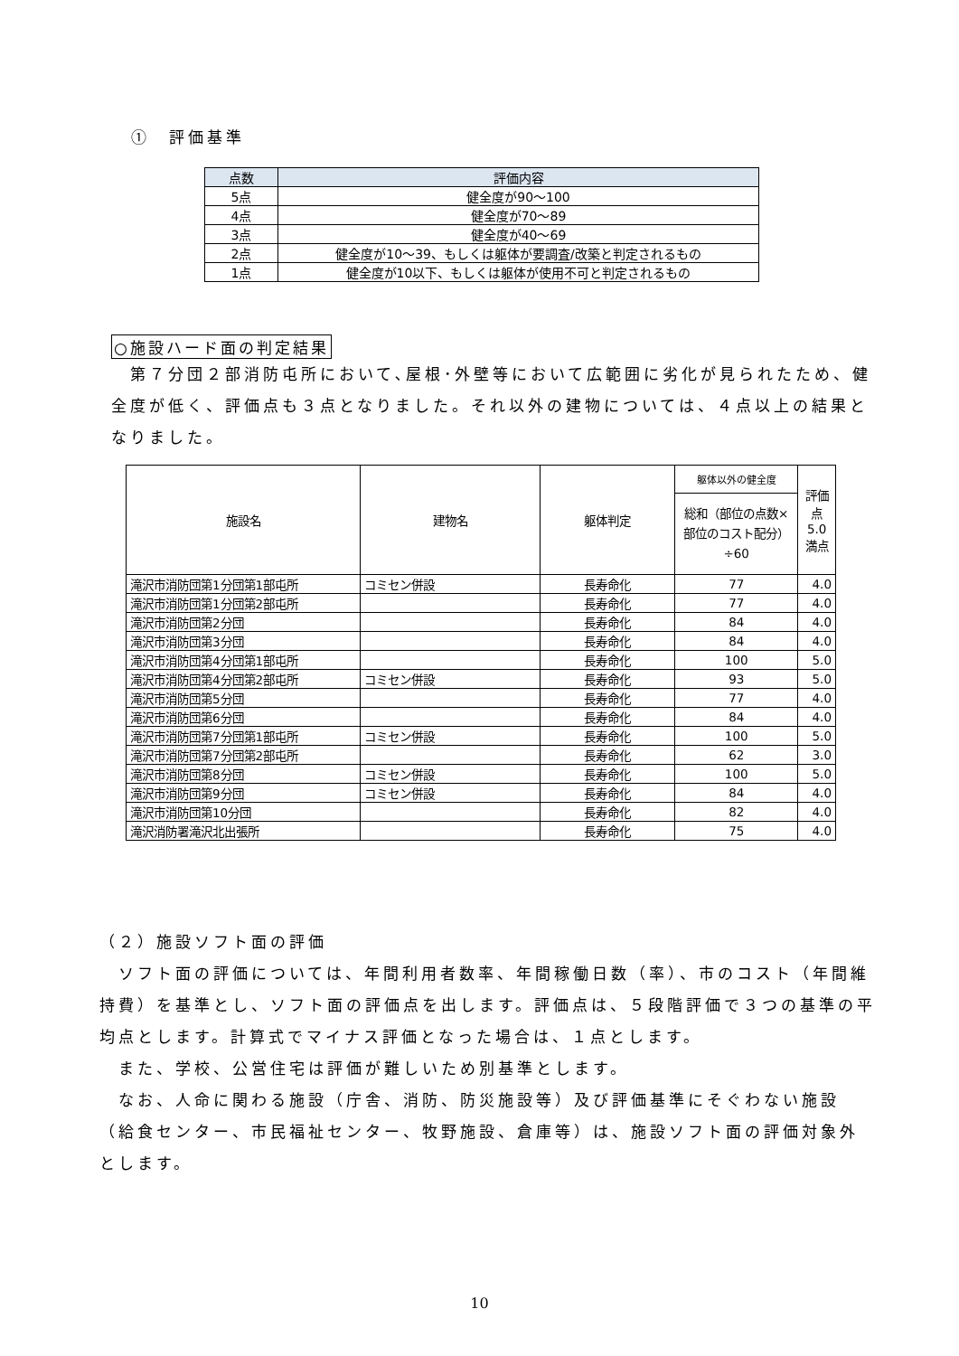①　評価基準
| 点数 | 評価内容 |
| --- | --- |
| 5点 | 健全度が90～100 |
| 4点 | 健全度が70～89 |
| 3点 | 健全度が40～69 |
| 2点 | 健全度が10～39、もしくは躯体が要調査/改築と判定されるもの |
| 1点 | 健全度が10以下、もしくは躯体が使用不可と判定されるもの |
○施設ハード面の判定結果
　第７分団２部消防屯所において､屋根･外壁等において広範囲に劣化が見られたため、健全度が低く、評価点も３点となりました。それ以外の建物については、４点以上の結果となりました。
| 施設名 | 建物名 | 躯体判定 | 躯体以外の健全度 | 評価点 5.0満点 |
| | | | 総和（部位の点数×部位のコスト配分）÷60 | |
| 滝沢市消防団第1分団第1部屯所 | コミセン併設 | 長寿命化 | 77 | 4.0 |
| 滝沢市消防団第1分団第2部屯所 | | 長寿命化 | 77 | 4.0 |
| 滝沢市消防団第2分団 | | 長寿命化 | 84 | 4.0 |
| 滝沢市消防団第3分団 | | 長寿命化 | 84 | 4.0 |
| 滝沢市消防団第4分団第1部屯所 | | 長寿命化 | 100 | 5.0 |
| 滝沢市消防団第4分団第2部屯所 | コミセン併設 | 長寿命化 | 93 | 5.0 |
| 滝沢市消防団第5分団 | | 長寿命化 | 77 | 4.0 |
| 滝沢市消防団第6分団 | | 長寿命化 | 84 | 4.0 |
| 滝沢市消防団第7分団第1部屯所 | コミセン併設 | 長寿命化 | 100 | 5.0 |
| 滝沢市消防団第7分団第2部屯所 | | 長寿命化 | 62 | 3.0 |
| 滝沢市消防団第8分団 | コミセン併設 | 長寿命化 | 100 | 5.0 |
| 滝沢市消防団第9分団 | コミセン併設 | 長寿命化 | 84 | 4.0 |
| 滝沢市消防団第10分団 | | 長寿命化 | 82 | 4.0 |
| 滝沢消防署滝沢北出張所 | | 長寿命化 | 75 | 4.0 |
（２）施設ソフト面の評価
　ソフト面の評価については、年間利用者数率、年間稼働日数（率）、市のコスト（年間維持費）を基準とし、ソフト面の評価点を出します。評価点は、５段階評価で３つの基準の平均点とします。計算式でマイナス評価となった場合は、１点とします。
　また、学校、公営住宅は評価が難しいため別基準とします。
　なお、人命に関わる施設（庁舎、消防、防災施設等）及び評価基準にそぐわない施設（給食センター、市民福祉センター、牧野施設、倉庫等）は、施設ソフト面の評価対象外とします。
10